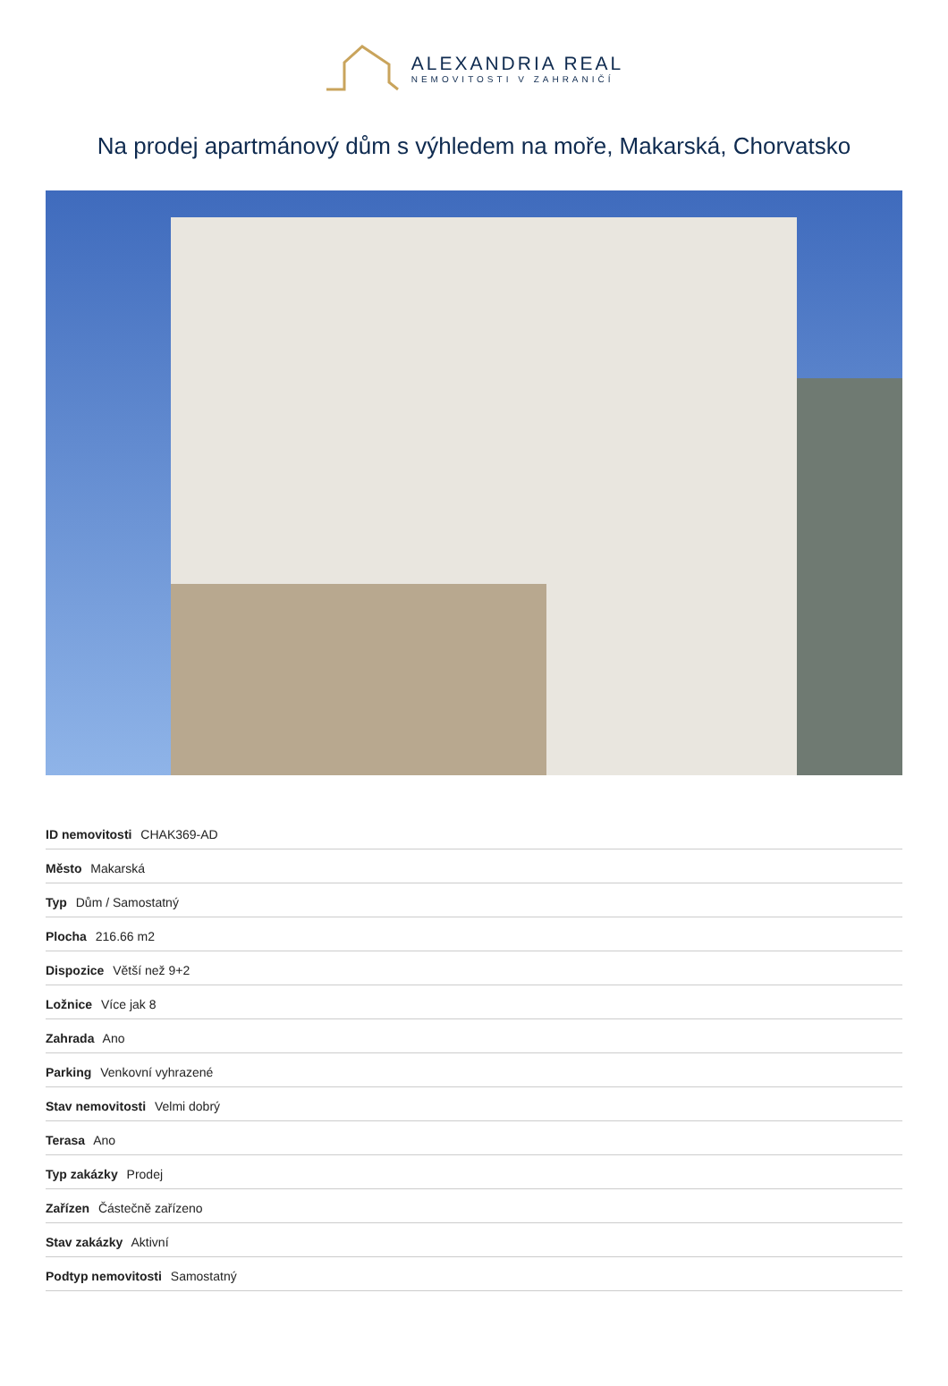ALEXANDRIA REAL
NEMOVITOSTI V ZAHRANIČÍ
Na prodej apartmánový dům s výhledem na moře, Makarská, Chorvatsko
| ID nemovitosti CHAK369-AD |
| Město Makarská |
| Typ Dům / Samostatný |
| Plocha 216.66 m2 |
| Dispozice Větší než 9+2 |
| Ložnice Více jak 8 |
| Zahrada Ano |
| Parking Venkovní vyhrazené |
| Stav nemovitosti Velmi dobrý |
| Terasa Ano |
| Typ zakázky Prodej |
| Zařízen Částečně zařízeno |
| Stav zakázky Aktivní |
| Podtyp nemovitosti Samostatný |